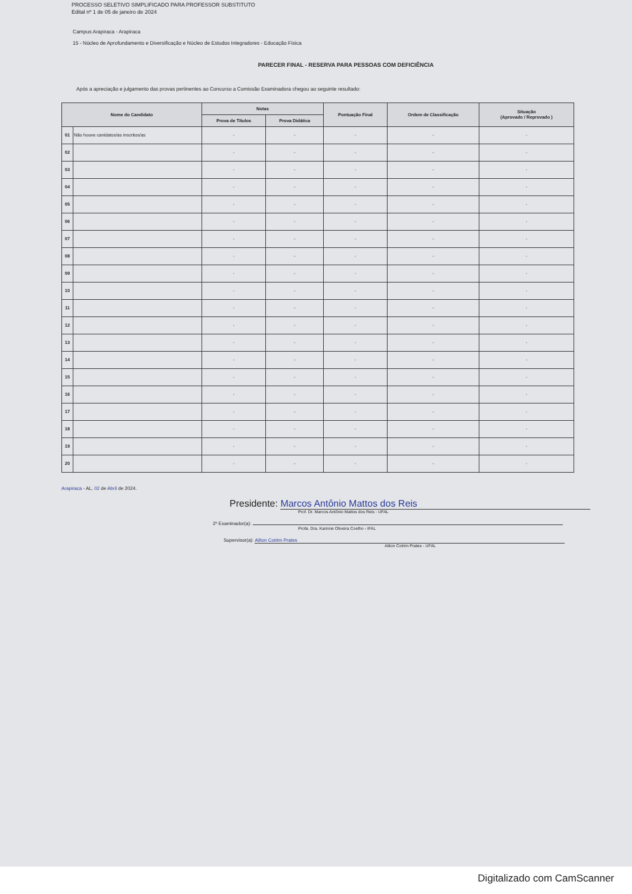PROCESSO SELETIVO SIMPLIFICADO PARA PROFESSOR SUBSTITUTO
Edital nº 1 de 05 de janeiro de 2024
Campus Arapiraca - Arapiraca
15 - Núcleo de Aprofundamento e Diversificação e Núcleo de Estudos Integradores - Educação Física
PARECER FINAL - RESERVA PARA PESSOAS COM DEFICIÊNCIA
Após a apreciação e julgamento das provas pertinentes ao Concurso a Comissão Examinadora chegou ao seguinte resultado:
| Nome do Candidato | | Notas | | Pontuação Final | Ordem de Classificação | Situação (Aprovado / Reprovado ) |
| --- | --- | --- | --- | --- | --- | --- |
| | | Prova de Títulos | Prova Didática | | | |
| 01 | Não houve canidatos/as inscritos/as | - | - | - | - | - |
| 02 | | - | - | - | - | - |
| 03 | | - | - | - | - | - |
| 04 | | - | - | - | - | - |
| 05 | | - | - | - | - | - |
| 06 | | - | - | - | - | - |
| 07 | | - | - | - | - | - |
| 08 | | - | - | - | - | - |
| 09 | | - | - | - | - | - |
| 10 | | - | - | - | - | - |
| 11 | | - | - | - | - | - |
| 12 | | - | - | - | - | - |
| 13 | | - | - | - | - | - |
| 14 | | - | - | - | - | - |
| 15 | | - | - | - | - | - |
| 16 | | - | - | - | - | - |
| 17 | | - | - | - | - | - |
| 18 | | - | - | - | - | - |
| 19 | | - | - | - | - | - |
| 20 | | - | - | - | - | - |
Arapiraca - AL, 02 de Abril de 2024.
Presidente: Marcos Antônio Mattos dos Reis
Prof. Dr. Marcos Antônio Mattos dos Reis - UFAL
2º Examinador(a):
Profa. Dra. Karinne Oliveira Coelho - IFAL
Supervisor(a): Ailton Cotrim Prates
Ailton Cotrim Prates - UFAL
Digitalizado com CamScanner